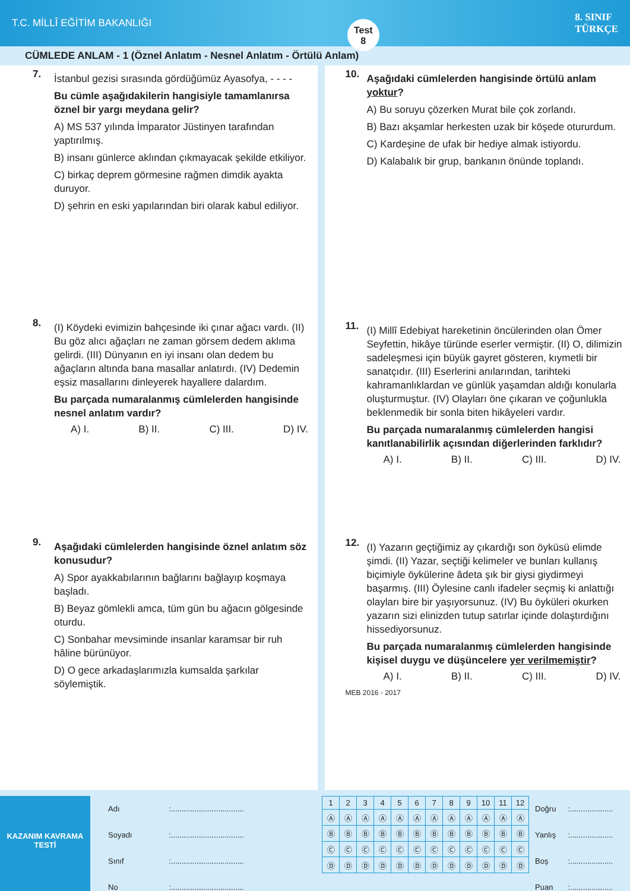T.C. MİLLÎ EĞİTİM BAKANLIĞI
Test
8
8. SINIF
TÜRKÇE
CÜMLEDE ANLAM - 1 (Öznel Anlatım - Nesnel Anlatım - Örtülü Anlam)
7.
İstanbul gezisi sırasında gördüğümüz Ayasofya, - - - -
Bu cümle aşağıdakilerin hangisiyle tamamlanırsa öznel bir yargı meydana gelir?
A) MS 537 yılında İmparator Jüstinyen tarafından yaptırılmış.
B) insanı günlerce aklından çıkmayacak şekilde etkiliyor.
C) birkaç deprem görmesine rağmen dimdik ayakta duruyor.
D) şehrin en eski yapılarından biri olarak kabul ediliyor.
8.
(I) Köydeki evimizin bahçesinde iki çınar ağacı vardı. (II) Bu göz alıcı ağaçları ne zaman görsem dedem aklıma gelirdi. (III) Dünyanın en iyi insanı olan dedem bu ağaçların altında bana masallar anlatırdı. (IV) Dedemin eşsiz masallarını dinleyerek hayallere dalardım.
Bu parçada numaralanmış cümlelerden hangisinde nesnel anlatım vardır?
A) I. B) II. C) III. D) IV.
9.
Aşağıdaki cümlelerden hangisinde öznel anlatım söz konusudur?
A) Spor ayakkabılarının bağlarını bağlayıp koşmaya başladı.
B) Beyaz gömlekli amca, tüm gün bu ağacın gölgesinde oturdu.
C) Sonbahar mevsiminde insanlar karamsar bir ruh hâline bürünüyor.
D) O gece arkadaşlarımızla kumsalda şarkılar söylemiştik.
10.
Aşağıdaki cümlelerden hangisinde örtülü anlam yoktur?
A) Bu soruyu çözerken Murat bile çok zorlandı.
B) Bazı akşamlar herkesten uzak bir köşede otururdum.
C) Kardeşine de ufak bir hediye almak istiyordu.
D) Kalabalık bir grup, bankanın önünde toplandı.
11.
(I) Millî Edebiyat hareketinin öncülerinden olan Ömer Seyfettin, hikâye türünde eserler vermiştir. (II) O, dilimizin sadeleşmesi için büyük gayret gösteren, kıymetli bir sanatçıdır. (III) Eserlerini anılarından, tarihteki kahramanlıklardan ve günlük yaşamdan aldığı konularla oluşturmuştur. (IV) Olayları öne çıkaran ve çoğunlukla beklenmedik bir sonla biten hikâyeleri vardır.
Bu parçada numaralanmış cümlelerden hangisi kanıtlanabilirlik açısından diğerlerinden farklıdır?
A) I. B) II. C) III. D) IV.
12.
(I) Yazarın geçtiğimiz ay çıkardığı son öyküsü elimde şimdi. (II) Yazar, seçtiği kelimeler ve bunları kullanış biçimiyle öykülerine âdeta şık bir giysi giydirmeyi başarmış. (III) Öylesine canlı ifadeler seçmiş ki anlattığı olayları bire bir yaşıyorsunuz. (IV) Bu öyküleri okurken yazarın sizi elinizden tutup satırlar içinde dolaştırdığını hissediyorsunuz.
Bu parçada numaralanmış cümlelerden hangisinde kişisel duygu ve düşüncelere yer verilmemiştir?
A) I. B) II. C) III. D) IV.
MEB 2016 - 2017
KAZANIM KAVRAMA TESTİ
| Adı | :.................................. |
| Soyadı | :.................................. |
| Sınıf | :.................................. |
| No | :.................................. |
| 1 | 2 | 3 | 4 | 5 | 6 | 7 | 8 | 9 | 10 | 11 | 12 |
| Ⓐ | Ⓐ | Ⓐ | Ⓐ | Ⓐ | Ⓐ | Ⓐ | Ⓐ | Ⓐ | Ⓐ | Ⓐ | Ⓐ |
| Ⓑ | Ⓑ | Ⓑ | Ⓑ | Ⓑ | Ⓑ | Ⓑ | Ⓑ | Ⓑ | Ⓑ | Ⓑ | Ⓑ |
| Ⓒ | Ⓒ | Ⓒ | Ⓒ | Ⓒ | Ⓒ | Ⓒ | Ⓒ | Ⓒ | Ⓒ | Ⓒ | Ⓒ |
| Ⓓ | Ⓓ | Ⓓ | Ⓓ | Ⓓ | Ⓓ | Ⓓ | Ⓓ | Ⓓ | Ⓓ | Ⓓ | Ⓓ |
| Doğru | :.................... |
| Yanlış | :.................... |
| Boş | :.................... |
| Puan | :.................... |